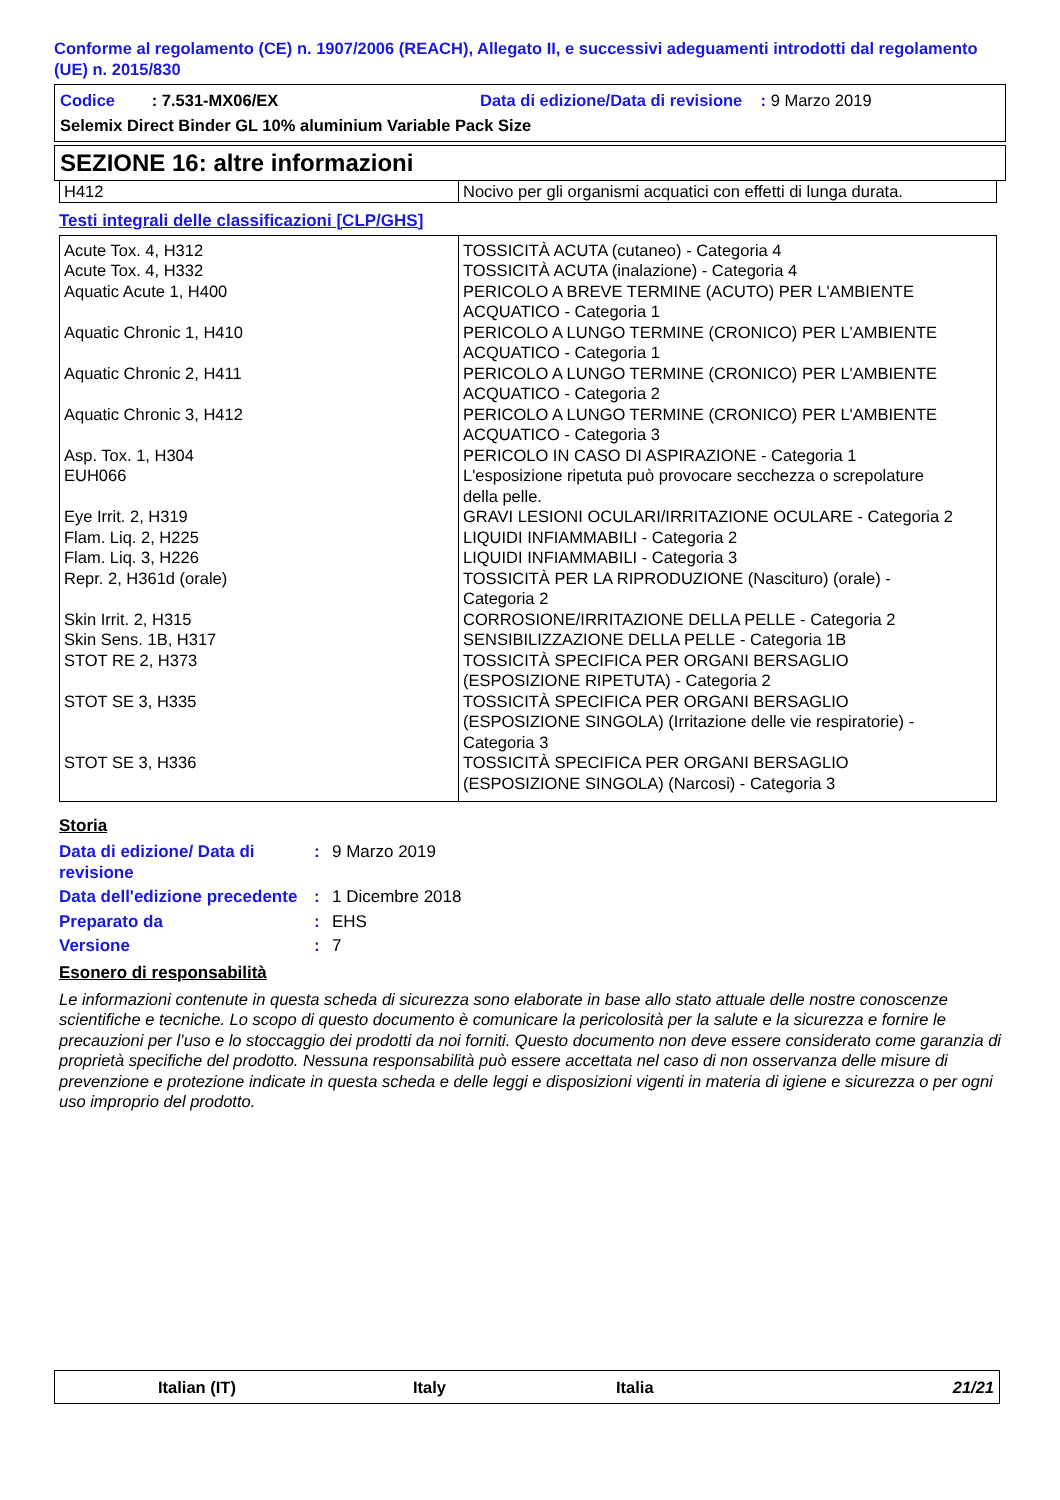Conforme al regolamento (CE) n. 1907/2006 (REACH), Allegato II, e successivi adeguamenti introdotti dal regolamento (UE) n. 2015/830
Codice : 7.531-MX06/EX Data di edizione/Data di revisione : 9 Marzo 2019
Selemix Direct Binder GL 10% aluminium Variable Pack Size
SEZIONE 16: altre informazioni
| H412 | Nocivo per gli organismi acquatici con effetti di lunga durata. |
Testi integrali delle classificazioni [CLP/GHS]
| Acute Tox. 4, H312 Acute Tox. 4, H332 Aquatic Acute 1, H400 Aquatic Chronic 1, H410 Aquatic Chronic 2, H411 Aquatic Chronic 3, H412 Asp. Tox. 1, H304 EUH066 Eye Irrit. 2, H319 Flam. Liq. 2, H225 Flam. Liq. 3, H226 Repr. 2, H361d (orale) Skin Irrit. 2, H315 Skin Sens. 1B, H317 STOT RE 2, H373 STOT SE 3, H335 STOT SE 3, H336 | TOSSICITÀ ACUTA (cutaneo) - Categoria 4 TOSSICITÀ ACUTA (inalazione) - Categoria 4 PERICOLO A BREVE TERMINE (ACUTO) PER L'AMBIENTE ACQUATICO - Categoria 1 PERICOLO A LUNGO TERMINE (CRONICO) PER L'AMBIENTE ACQUATICO - Categoria 1 PERICOLO A LUNGO TERMINE (CRONICO) PER L'AMBIENTE ACQUATICO - Categoria 2 PERICOLO A LUNGO TERMINE (CRONICO) PER L'AMBIENTE ACQUATICO - Categoria 3 PERICOLO IN CASO DI ASPIRAZIONE - Categoria 1 L'esposizione ripetuta può provocare secchezza o screpolature della pelle. GRAVI LESIONI OCULARI/IRRITAZIONE OCULARE - Categoria 2 LIQUIDI INFIAMMABILI - Categoria 2 LIQUIDI INFIAMMABILI - Categoria 3 TOSSICITÀ PER LA RIPRODUZIONE (Nascituro) (orale) - Categoria 2 CORROSIONE/IRRITAZIONE DELLA PELLE - Categoria 2 SENSIBILIZZAZIONE DELLA PELLE - Categoria 1B TOSSICITÀ SPECIFICA PER ORGANI BERSAGLIO (ESPOSIZIONE RIPETUTA) - Categoria 2 TOSSICITÀ SPECIFICA PER ORGANI BERSAGLIO (ESPOSIZIONE SINGOLA) (Irritazione delle vie respiratorie) - Categoria 3 TOSSICITÀ SPECIFICA PER ORGANI BERSAGLIO (ESPOSIZIONE SINGOLA) (Narcosi) - Categoria 3 |
Storia
| Data di edizione/ Data di revisione | : | 9 Marzo 2019 |
| Data dell'edizione precedente | : | 1 Dicembre 2018 |
| Preparato da | : | EHS |
| Versione | : | 7 |
Esonero di responsabilità
Le informazioni contenute in questa scheda di sicurezza sono elaborate in base allo stato attuale delle nostre conoscenze scientifiche e tecniche. Lo scopo di questo documento è comunicare la pericolosità per la salute e la sicurezza e fornire le precauzioni per l’uso e lo stoccaggio dei prodotti da noi forniti. Questo documento non deve essere considerato come garanzia di proprietà specifiche del prodotto. Nessuna responsabilità può essere accettata nel caso di non osservanza delle misure di prevenzione e protezione indicate in questa scheda e delle leggi e disposizioni vigenti in materia di igiene e sicurezza o per ogni uso improprio del prodotto.
Italian (IT) Italy Italia 21/21